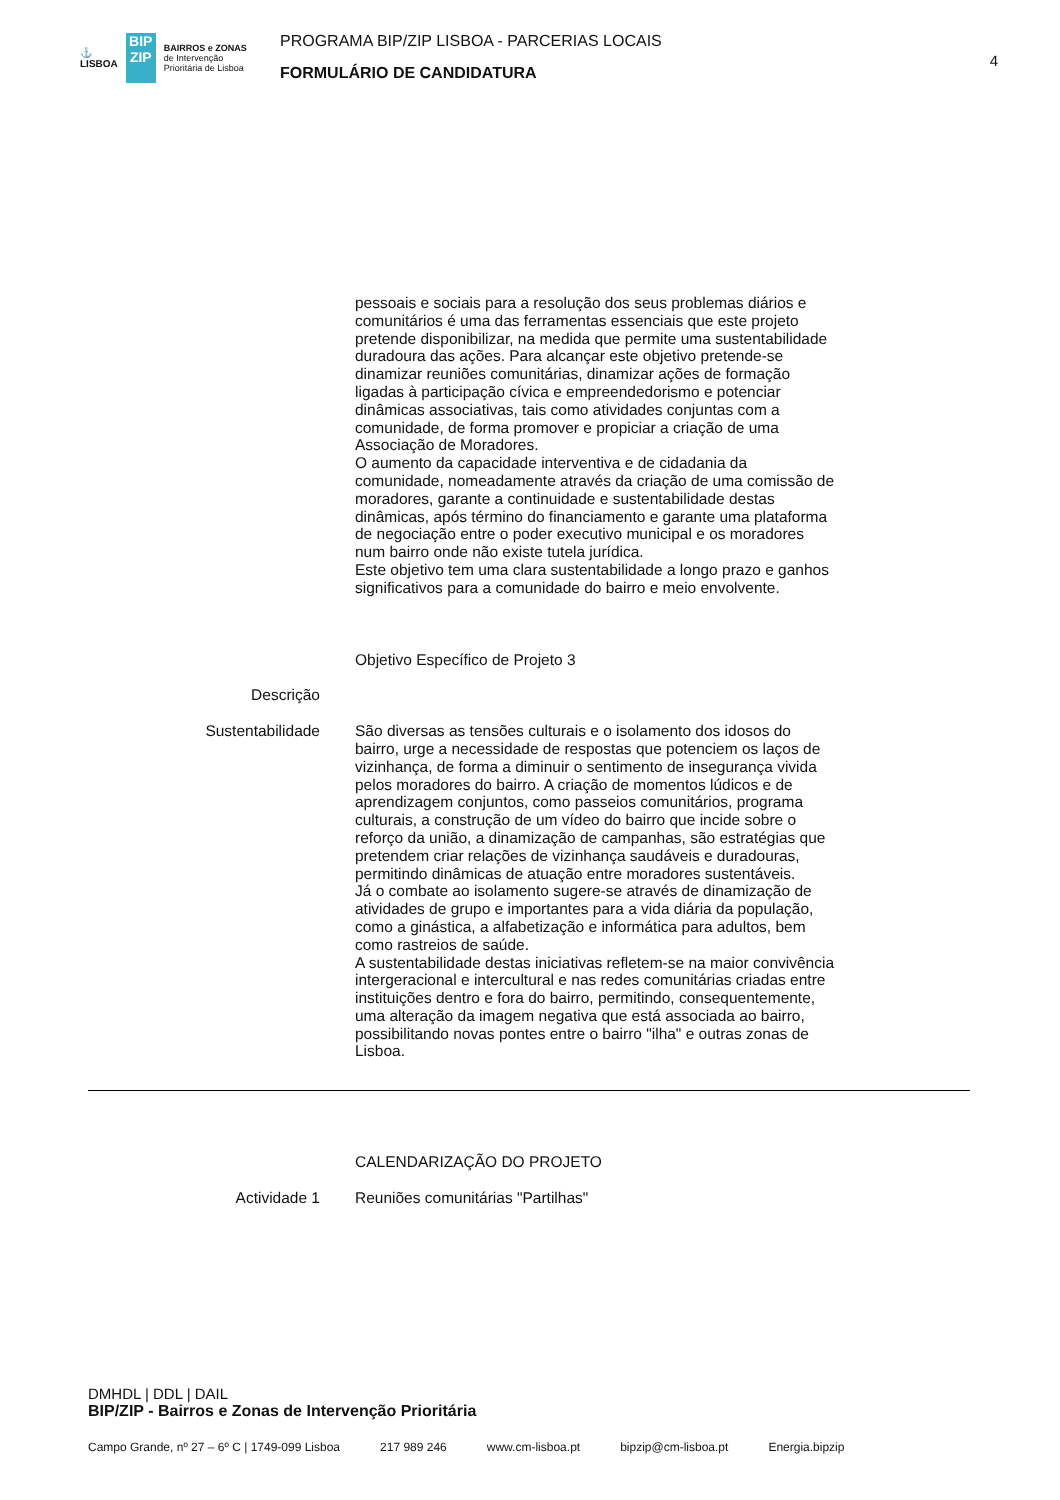⚓
LISBOA
BIP
ZIP
BAIRROS e ZONAS
de Intervenção
Prioritária de Lisboa
PROGRAMA BIP/ZIP LISBOA - PARCERIAS LOCAIS
FORMULÁRIO DE CANDIDATURA
4
pessoais e sociais para a resolução dos seus problemas diários e comunitários é uma das ferramentas essenciais que este projeto pretende disponibilizar, na medida que permite uma sustentabilidade duradoura das ações. Para alcançar este objetivo pretende-se dinamizar reuniões comunitárias, dinamizar ações de formação ligadas à participação cívica e empreendedorismo e potenciar dinâmicas associativas, tais como atividades conjuntas com a comunidade, de forma promover e propiciar a criação de uma Associação de Moradores.
O aumento da capacidade interventiva e de cidadania da comunidade, nomeadamente através da criação de uma comissão de moradores, garante a continuidade e sustentabilidade destas dinâmicas, após término do financiamento e garante uma plataforma de negociação entre o poder executivo municipal e os moradores num bairro onde não existe tutela jurídica.
Este objetivo tem uma clara sustentabilidade a longo prazo e ganhos significativos para a comunidade do bairro e meio envolvente.
Objetivo Específico de Projeto 3
Descrição
Sustentabilidade São diversas as tensões culturais e o isolamento dos idosos do bairro, urge a necessidade de respostas que potenciem os laços de vizinhança, de forma a diminuir o sentimento de insegurança vivida pelos moradores do bairro. A criação de momentos lúdicos e de aprendizagem conjuntos, como passeios comunitários, programa culturais, a construção de um vídeo do bairro que incide sobre o reforço da união, a dinamização de campanhas, são estratégias que pretendem criar relações de vizinhança saudáveis e duradouras, permitindo dinâmicas de atuação entre moradores sustentáveis.
Já o combate ao isolamento sugere-se através de dinamização de atividades de grupo e importantes para a vida diária da população, como a ginástica, a alfabetização e informática para adultos, bem como rastreios de saúde.
A sustentabilidade destas iniciativas refletem-se na maior convivência intergeracional e intercultural e nas redes comunitárias criadas entre instituições dentro e fora do bairro, permitindo, consequentemente, uma alteração da imagem negativa que está associada ao bairro, possibilitando novas pontes entre o bairro "ilha" e outras zonas de Lisboa.
CALENDARIZAÇÃO DO PROJETO
Actividade 1 Reuniões comunitárias "Partilhas"
DMHDL | DDL | DAIL
BIP/ZIP - Bairros e Zonas de Intervenção Prioritária
Campo Grande, nº 27 – 6º C | 1749-099 Lisboa 217 989 246 www.cm-lisboa.pt bipzip@cm-lisboa.pt Energia.bipzip